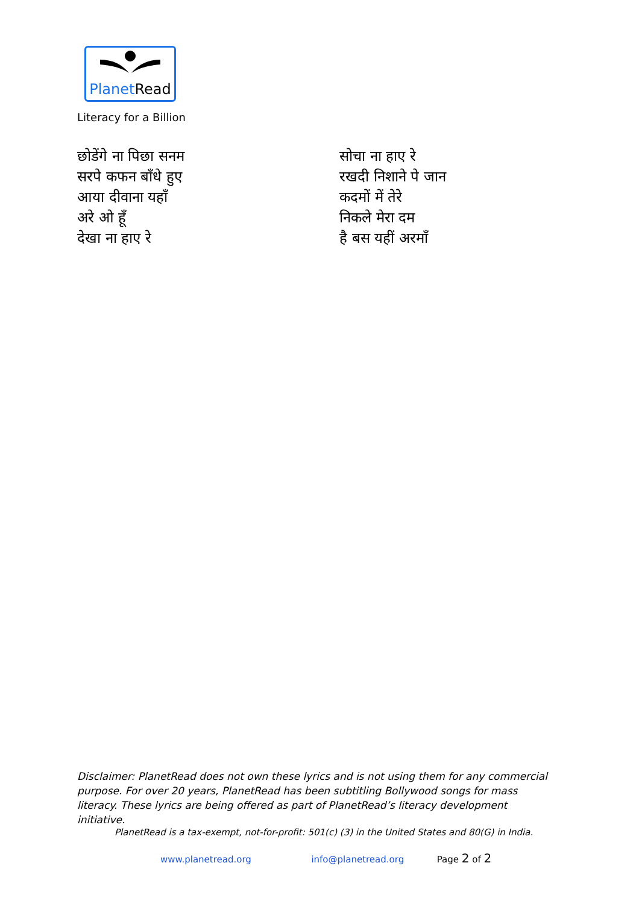PlanetRead
Literacy for a Billion
छोडेंगे ना पिछा सनम
सरपे कफन बाँधे हुए
आया दीवाना यहाँ
अरे ओ हूँ
देखा ना हाए रे
सोचा ना हाए रे
रखदी निशाने पे जान
कदमों में तेरे
निकले मेरा दम
है बस यहीं अरमाँ
Disclaimer: PlanetRead does not own these lyrics and is not using them for any commercial purpose. For over 20 years, PlanetRead has been subtitling Bollywood songs for mass literacy. These lyrics are being offered as part of PlanetRead’s literacy development initiative.
PlanetRead is a tax-exempt, not-for-profit: 501(c) (3) in the United States and 80(G) in India.
www.planetread.org info@planetread.org Page 2 of 2